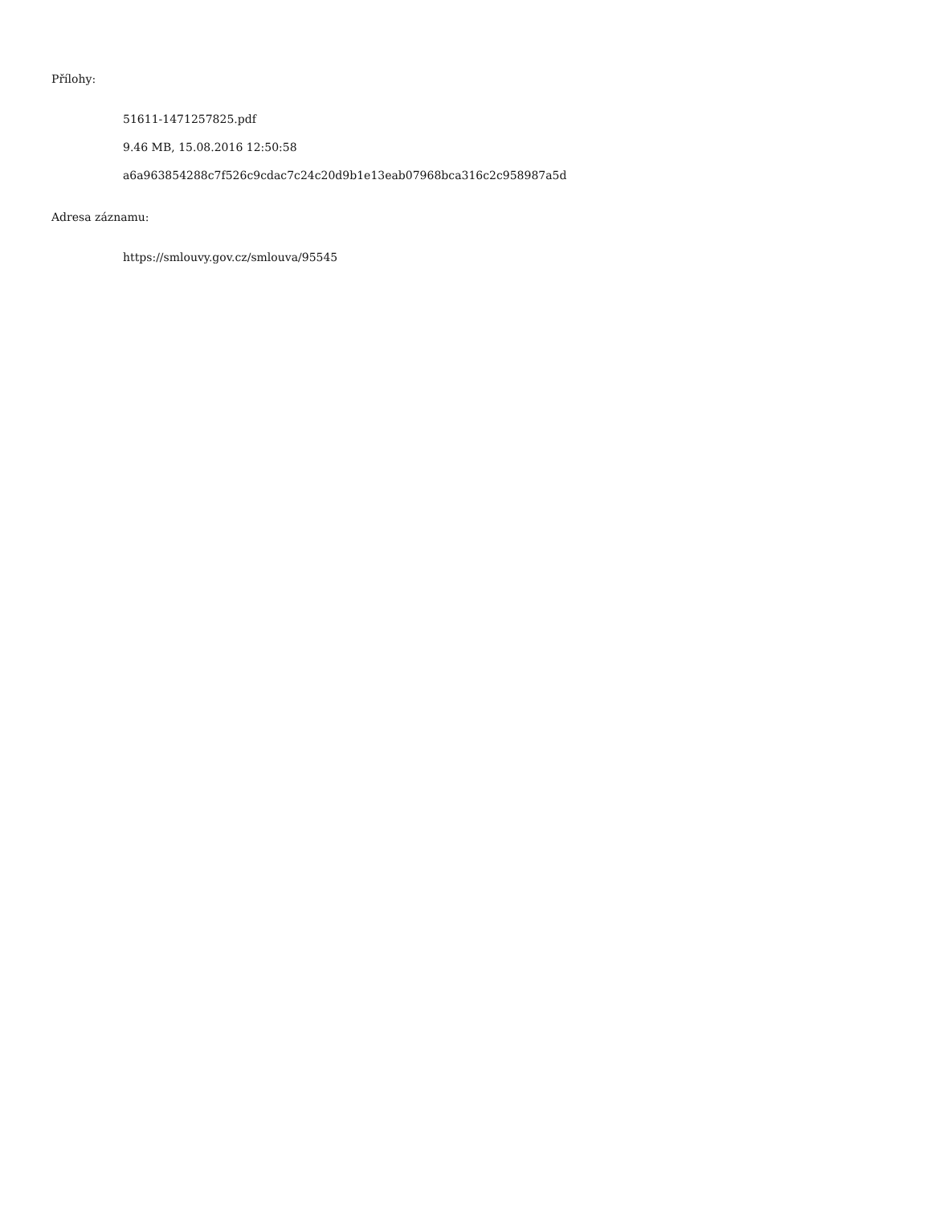Přílohy:
51611-1471257825.pdf
9.46 MB, 15.08.2016 12:50:58
a6a963854288c7f526c9cdac7c24c20d9b1e13eab07968bca316c2c958987a5d
Adresa záznamu:
https://smlouvy.gov.cz/smlouva/95545